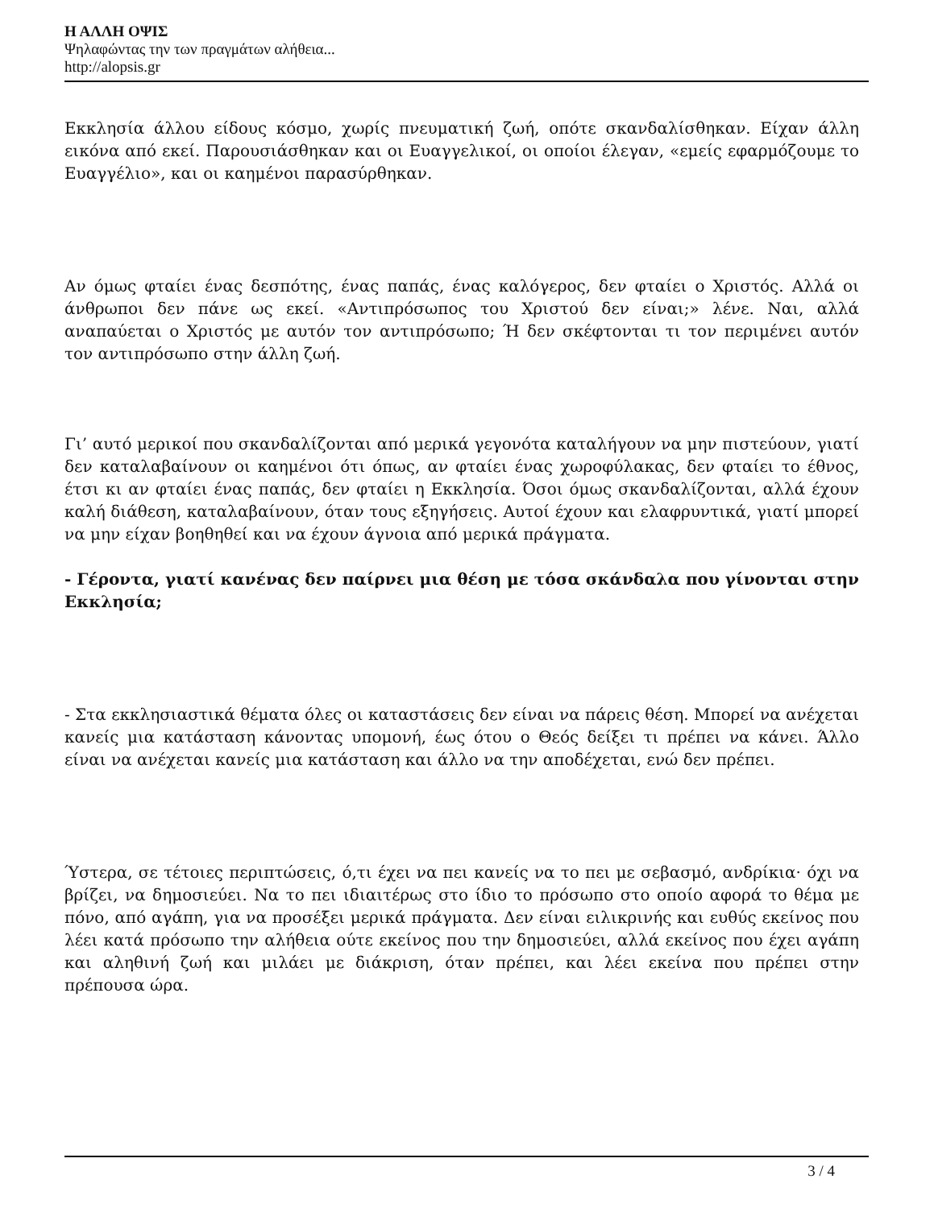Η ΑΛΛΗ ΟΨΙΣ
Ψηλαφώντας την των πραγμάτων αλήθεια...
http://alopsis.gr
Εκκλησία άλλου είδους κόσμο, χωρίς πνευματική ζωή, οπότε σκανδαλίσθηκαν. Είχαν άλλη εικόνα από εκεί. Παρουσιάσθηκαν και οι Ευαγγελικοί, οι οποίοι έλεγαν, «εμείς εφαρμόζουμε το Ευαγγέλιο», και οι καημένοι παρασύρθηκαν.
Αν όμως φταίει ένας δεσπότης, ένας παπάς, ένας καλόγερος, δεν φταίει ο Χριστός. Αλλά οι άνθρωποι δεν πάνε ως εκεί. «Αντιπρόσωπος του Χριστού δεν είναι;» λένε. Ναι, αλλά αναπαύεται ο Χριστός με αυτόν τον αντιπρόσωπο; Ή δεν σκέφτονται τι τον περιμένει αυτόν τον αντιπρόσωπο στην άλλη ζωή.
Γι’ αυτό μερικοί που σκανδαλίζονται από μερικά γεγονότα καταλήγουν να μην πιστεύουν, γιατί δεν καταλαβαίνουν οι καημένοι ότι όπως, αν φταίει ένας χωροφύλακας, δεν φταίει το έθνος, έτσι κι αν φταίει ένας παπάς, δεν φταίει η Εκκλησία. Όσοι όμως σκανδαλίζονται, αλλά έχουν καλή διάθεση, καταλαβαίνουν, όταν τους εξηγήσεις. Αυτοί έχουν και ελαφρυντικά, γιατί μπορεί να μην είχαν βοηθηθεί και να έχουν άγνοια από μερικά πράγματα.
- Γέροντα, γιατί κανένας δεν παίρνει μια θέση με τόσα σκάνδαλα που γίνονται στην Εκκλησία;
- Στα εκκλησιαστικά θέματα όλες οι καταστάσεις δεν είναι να πάρεις θέση. Μπορεί να ανέχεται κανείς μια κατάσταση κάνοντας υπομονή, έως ότου ο Θεός δείξει τι πρέπει να κάνει. Άλλο είναι να ανέχεται κανείς μια κατάσταση και άλλο να την αποδέχεται, ενώ δεν πρέπει.
Ύστερα, σε τέτοιες περιπτώσεις, ό,τι έχει να πει κανείς να το πει με σεβασμό, ανδρίκια· όχι να βρίζει, να δημοσιεύει. Να το πει ιδιαιτέρως στο ίδιο το πρόσωπο στο οποίο αφορά το θέμα με πόνο, από αγάπη, για να προσέξει μερικά πράγματα. Δεν είναι ειλικρινής και ευθύς εκείνος που λέει κατά πρόσωπο την αλήθεια ούτε εκείνος που την δημοσιεύει, αλλά εκείνος που έχει αγάπη και αληθινή ζωή και μιλάει με διάκριση, όταν πρέπει, και λέει εκείνα που πρέπει στην πρέπουσα ώρα.
3 / 4